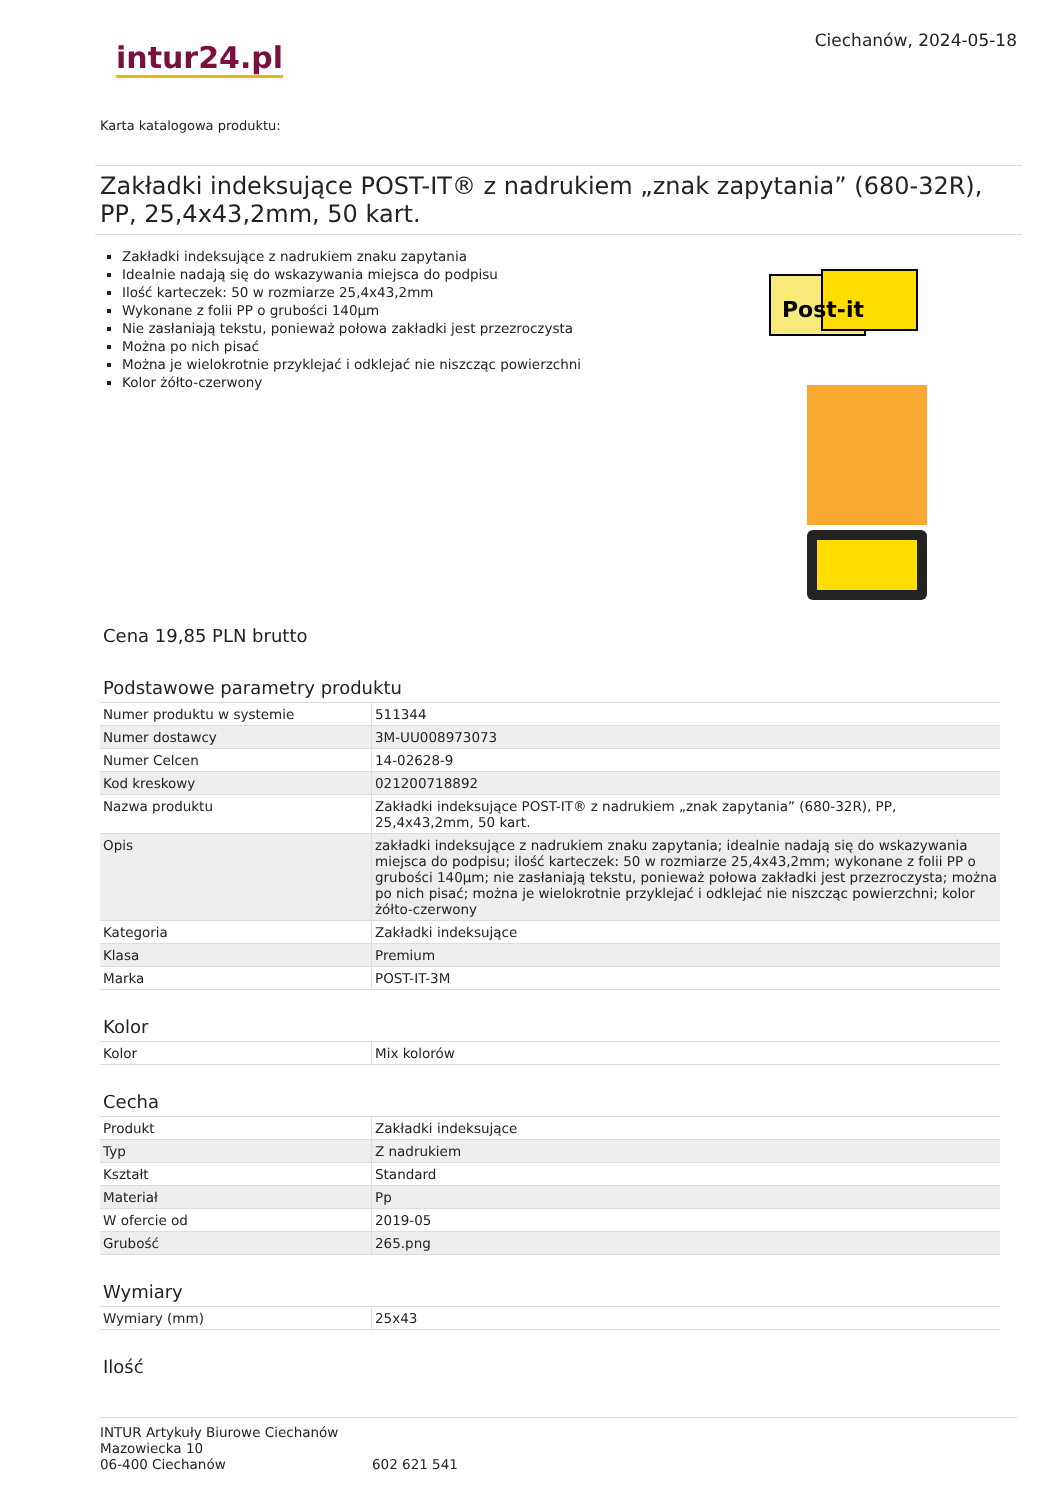Ciechanów, 2024-05-18
intur24.pl
Karta katalogowa produktu:
Zakładki indeksujące POST-IT® z nadrukiem „znak zapytania” (680-32R), PP, 25,4x43,2mm, 50 kart.
Zakładki indeksujące z nadrukiem znaku zapytania
Idealnie nadają się do wskazywania miejsca do podpisu
Ilość karteczek: 50 w rozmiarze 25,4x43,2mm
Wykonane z folii PP o grubości 140µm
Nie zasłaniają tekstu, ponieważ połowa zakładki jest przezroczysta
Można po nich pisać
Można je wielokrotnie przyklejać i odklejać nie niszcząc powierzchni
Kolor żółto-czerwony
Post-it
Cena 19,85 PLN brutto
Podstawowe parametry produktu
| Numer produktu w systemie | 511344 |
| Numer dostawcy | 3M-UU008973073 |
| Numer Celcen | 14-02628-9 |
| Kod kreskowy | 021200718892 |
| Nazwa produktu | Zakładki indeksujące POST-IT® z nadrukiem „znak zapytania” (680-32R), PP, 25,4x43,2mm, 50 kart. |
| Opis | zakładki indeksujące z nadrukiem znaku zapytania; idealnie nadają się do wskazywania miejsca do podpisu; ilość karteczek: 50 w rozmiarze 25,4x43,2mm; wykonane z folii PP o grubości 140µm; nie zasłaniają tekstu, ponieważ połowa zakładki jest przezroczysta; można po nich pisać; można je wielokrotnie przyklejać i odklejać nie niszcząc powierzchni; kolor żółto-czerwony |
| Kategoria | Zakładki indeksujące |
| Klasa | Premium |
| Marka | POST-IT-3M |
Kolor
| Kolor | Mix kolorów |
Cecha
| Produkt | Zakładki indeksujące |
| Typ | Z nadrukiem |
| Kształt | Standard |
| Materiał | Pp |
| W ofercie od | 2019-05 |
| Grubość | 265.png |
Wymiary
| Wymiary (mm) | 25x43 |
Ilość
INTUR Artykuły Biurowe Ciechanów
Mazowiecka 10
06-400 Ciechanów
602 621 541